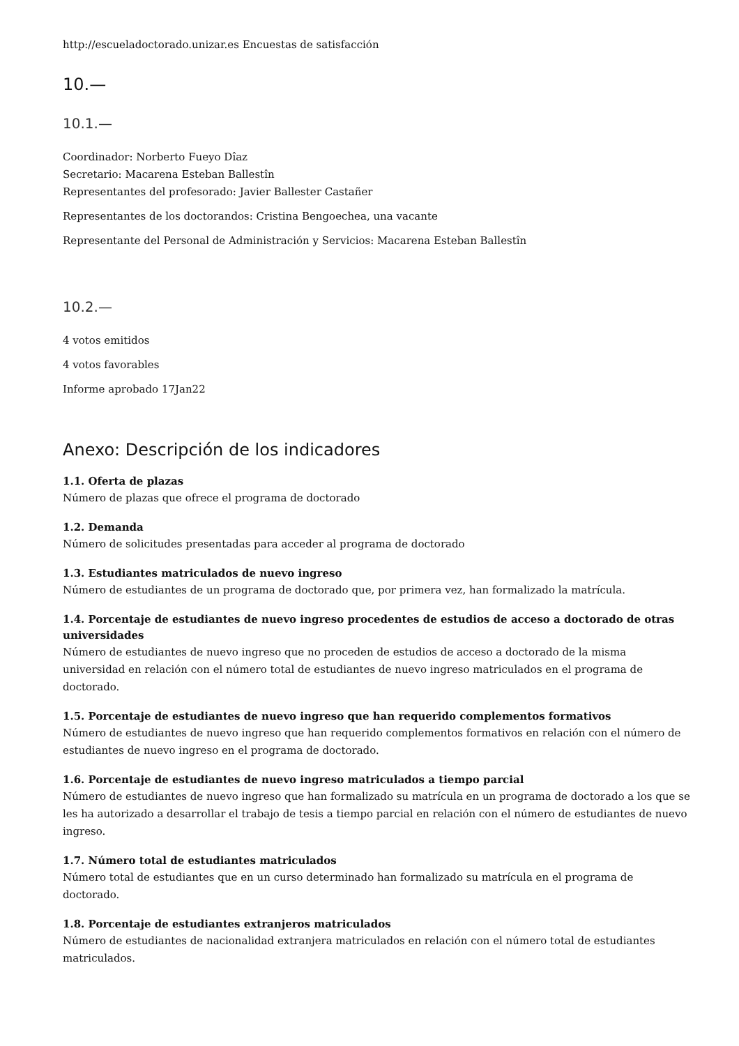http://escueladoctorado.unizar.es Encuestas de satisfacción
10.—
10.1.—
Coordinador: Norberto Fueyo Dîaz
Secretario: Macarena Esteban Ballestîn
Representantes del profesorado: Javier Ballester Castañer
Representantes de los doctorandos: Cristina Bengoechea, una vacante
Representante del Personal de Administración y Servicios: Macarena Esteban Ballestîn
10.2.—
4 votos emitidos
4 votos favorables
Informe aprobado 17Jan22
Anexo: Descripción de los indicadores
1.1. Oferta de plazas
Número de plazas que ofrece el programa de doctorado
1.2. Demanda
Número de solicitudes presentadas para acceder al programa de doctorado
1.3. Estudiantes matriculados de nuevo ingreso
Número de estudiantes de un programa de doctorado que, por primera vez, han formalizado la matrícula.
1.4. Porcentaje de estudiantes de nuevo ingreso procedentes de estudios de acceso a doctorado de otras universidades
Número de estudiantes de nuevo ingreso que no proceden de estudios de acceso a doctorado de la misma universidad en relación con el número total de estudiantes de nuevo ingreso matriculados en el programa de doctorado.
1.5. Porcentaje de estudiantes de nuevo ingreso que han requerido complementos formativos
Número de estudiantes de nuevo ingreso que han requerido complementos formativos en relación con el número de estudiantes de nuevo ingreso en el programa de doctorado.
1.6. Porcentaje de estudiantes de nuevo ingreso matriculados a tiempo parcial
Número de estudiantes de nuevo ingreso que han formalizado su matrícula en un programa de doctorado a los que se les ha autorizado a desarrollar el trabajo de tesis a tiempo parcial en relación con el número de estudiantes de nuevo ingreso.
1.7. Número total de estudiantes matriculados
Número total de estudiantes que en un curso determinado han formalizado su matrícula en el programa de doctorado.
1.8. Porcentaje de estudiantes extranjeros matriculados
Número de estudiantes de nacionalidad extranjera matriculados en relación con el número total de estudiantes matriculados.